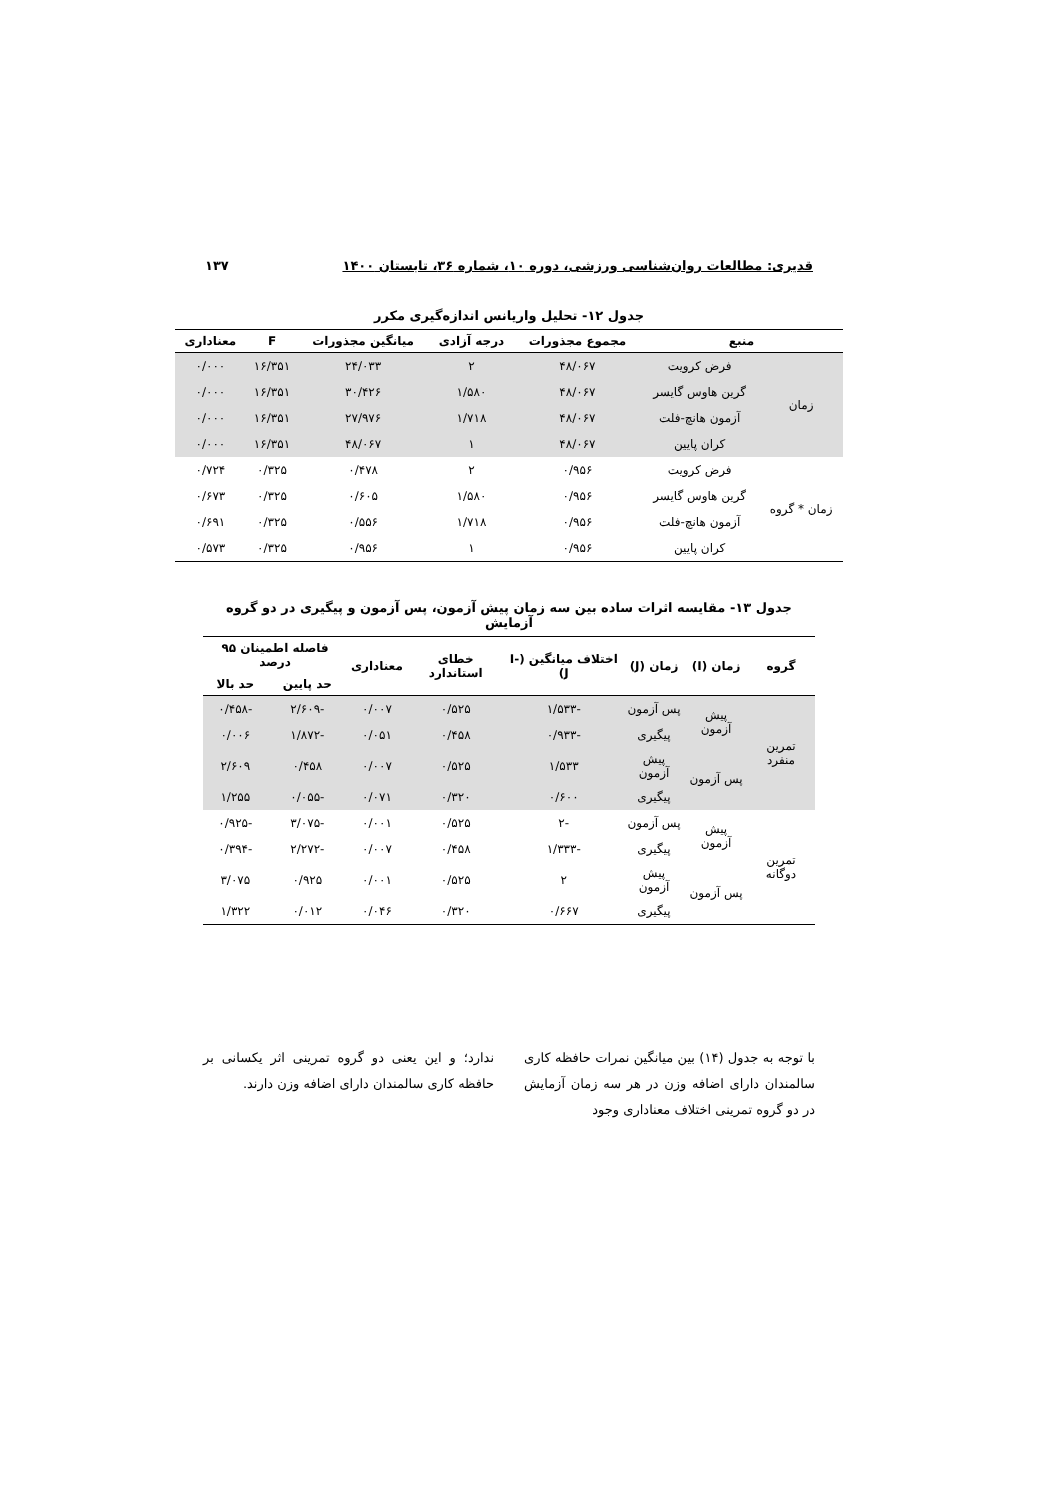قدیری: مطالعات روان‌شناسی ورزشی، دوره ۱۰، شماره ۳۶، تابستان ۱۴۰۰ ۱۳۷
جدول ۱۲- تحلیل واریانس اندازه‌گیری مکرر
| منبع | | مجموع مجذورات | درجه آزادی | میانگین مجذورات | F | معناداری |
| --- | --- | --- | --- | --- | --- | --- |
| زمان | فرض کرویت | ۴۸/۰۶۷ | ۲ | ۲۴/۰۳۳ | ۱۶/۳۵۱ | ۰/۰۰۰ |
| | گرین هاوس گایسر | ۴۸/۰۶۷ | ۱/۵۸۰ | ۳۰/۴۲۶ | ۱۶/۳۵۱ | ۰/۰۰۰ |
| | آزمون هانچ-فلت | ۴۸/۰۶۷ | ۱/۷۱۸ | ۲۷/۹۷۶ | ۱۶/۳۵۱ | ۰/۰۰۰ |
| | کران پایین | ۴۸/۰۶۷ | ۱ | ۴۸/۰۶۷ | ۱۶/۳۵۱ | ۰/۰۰۰ |
| زمان * گروه | فرض کرویت | ۰/۹۵۶ | ۲ | ۰/۴۷۸ | ۰/۳۲۵ | ۰/۷۲۴ |
| | گرین هاوس گایسر | ۰/۹۵۶ | ۱/۵۸۰ | ۰/۶۰۵ | ۰/۳۲۵ | ۰/۶۷۳ |
| | آزمون هانچ-فلت | ۰/۹۵۶ | ۱/۷۱۸ | ۰/۵۵۶ | ۰/۳۲۵ | ۰/۶۹۱ |
| | کران پایین | ۰/۹۵۶ | ۱ | ۰/۹۵۶ | ۰/۳۲۵ | ۰/۵۷۳ |
جدول ۱۳- مقایسه اثرات ساده بین سه زمان پیش آزمون، پس آزمون و پیگیری در دو گروه آزمایش
| گروه | زمان (I) | زمان (J) | اختلاف میانگین (I-J) | خطای استاندارد | معناداری | فاصله اطمینان ۹۵ درصد | |
| --- | --- | --- | --- | --- | --- | --- | --- |
| | | | | | | حد پایین | حد بالا |
| تمرین منفرد | پیش آزمون | پس آزمون | -۱/۵۳۳ | ۰/۵۲۵ | ۰/۰۰۷ | -۲/۶۰۹ | -۰/۴۵۸ |
| | | پیگیری | -۰/۹۳۳ | ۰/۴۵۸ | ۰/۰۵۱ | -۱/۸۷۲ | ۰/۰۰۶ |
| | پس آزمون | پیش آزمون | ۱/۵۳۳ | ۰/۵۲۵ | ۰/۰۰۷ | ۰/۴۵۸ | ۲/۶۰۹ |
| | | پیگیری | ۰/۶۰۰ | ۰/۳۲۰ | ۰/۰۷۱ | -۰/۰۵۵ | ۱/۲۵۵ |
| تمرین دوگانه | پیش آزمون | پس آزمون | -۲ | ۰/۵۲۵ | ۰/۰۰۱ | -۳/۰۷۵ | -۰/۹۲۵ |
| | | پیگیری | -۱/۳۳۳ | ۰/۴۵۸ | ۰/۰۰۷ | -۲/۲۷۲ | -۰/۳۹۴ |
| | پس آزمون | پیش آزمون | ۲ | ۰/۵۲۵ | ۰/۰۰۱ | ۰/۹۲۵ | ۳/۰۷۵ |
| | | پیگیری | ۰/۶۶۷ | ۰/۳۲۰ | ۰/۰۴۶ | ۰/۰۱۲ | ۱/۳۲۲ |
با توجه به جدول (۱۴) بین میانگین نمرات حافظه کاری سالمندان دارای اضافه وزن در هر سه زمان آزمایش در دو گروه تمرینی اختلاف معناداری وجود
ندارد؛ و این یعنی دو گروه تمرینی اثر یکسانی بر حافظه کاری سالمندان دارای اضافه وزن دارند.